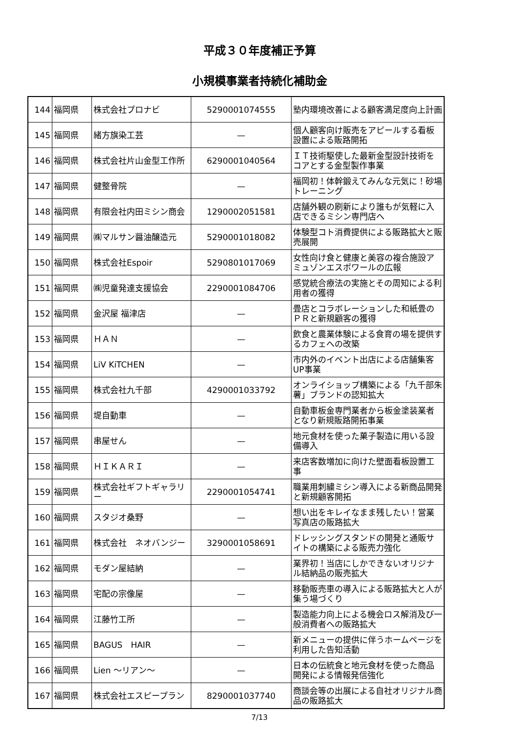平成３０年度補正予算
小規模事業者持続化補助金
| 144 | 福岡県 | 株式会社プロナビ | 5290001074555 | 塾内環境改善による顧客満足度向上計画 |
| 145 | 福岡県 | 緒方旗染工芸 | — | 個人顧客向け販売をアピールする看板設置による販路開拓 |
| 146 | 福岡県 | 株式会社片山金型工作所 | 6290001040564 | ＩＴ技術駆使した最新金型設計技術をコアとする金型製作事業 |
| 147 | 福岡県 | 健整骨院 | — | 福岡初！体幹鍛えてみんな元気に！砂場トレーニング |
| 148 | 福岡県 | 有限会社内田ミシン商会 | 1290002051581 | 店舗外観の刷新により誰もが気軽に入店できるミシン専門店へ |
| 149 | 福岡県 | ㈱マルサン醤油醸造元 | 5290001018082 | 体験型コト消費提供による販路拡大と販売展開 |
| 150 | 福岡県 | 株式会社Espoir | 5290801017069 | 女性向け食と健康と美容の複合施設アミュゾンエスポワールの広報 |
| 151 | 福岡県 | ㈱児童発達支援協会 | 2290001084706 | 感覚統合療法の実施とその周知による利用者の獲得 |
| 152 | 福岡県 | 金沢屋 福津店 | — | 畳店とコラボレーションした和紙畳のＰＲと新規顧客の獲得 |
| 153 | 福岡県 | ＨＡＮ | — | 飲食と農業体験による食育の場を提供するカフェへの改築 |
| 154 | 福岡県 | LiV KiTCHEN | — | 市内外のイベント出店による店舗集客UP事業 |
| 155 | 福岡県 | 株式会社九千部 | 4290001033792 | オンライショップ構築による「九千部朱薯」ブランドの認知拡大 |
| 156 | 福岡県 | 堤自動車 | — | 自動車板金専門業者から板金塗装業者となり新規販路開拓事業 |
| 157 | 福岡県 | 串屋せん | — | 地元食材を使った菓子製造に用いる設備導入 |
| 158 | 福岡県 | ＨＩＫＡＲＩ | — | 来店客数増加に向けた壁面看板設置工事 |
| 159 | 福岡県 | 株式会社ギフトギャラリー | 2290001054741 | 職業用刺繍ミシン導入による新商品開発と新規顧客開拓 |
| 160 | 福岡県 | スタジオ桑野 | — | 想い出をキレイなまま残したい！営業写真店の販路拡大 |
| 161 | 福岡県 | 株式会社 ネオバンジー | 3290001058691 | ドレッシングスタンドの開発と通販サイトの構築による販売力強化 |
| 162 | 福岡県 | モダン屋結納 | — | 業界初！当店にしかできないオリジナル結納品の販売拡大 |
| 163 | 福岡県 | 宅配の宗像屋 | — | 移動販売車の導入による販路拡大と人が集う場づくり |
| 164 | 福岡県 | 江藤竹工所 | — | 製造能力向上による機会ロス解消及び一般消費者への販路拡大 |
| 165 | 福岡県 | BAGUS HAIR | — | 新メニューの提供に伴うホームページを利用した告知活動 |
| 166 | 福岡県 | Lien ～リアン～ | — | 日本の伝統食と地元食材を使った商品開発による情報発信強化 |
| 167 | 福岡県 | 株式会社エスピープラン | 8290001037740 | 商談会等の出展による自社オリジナル商品の販路拡大 |
7/13